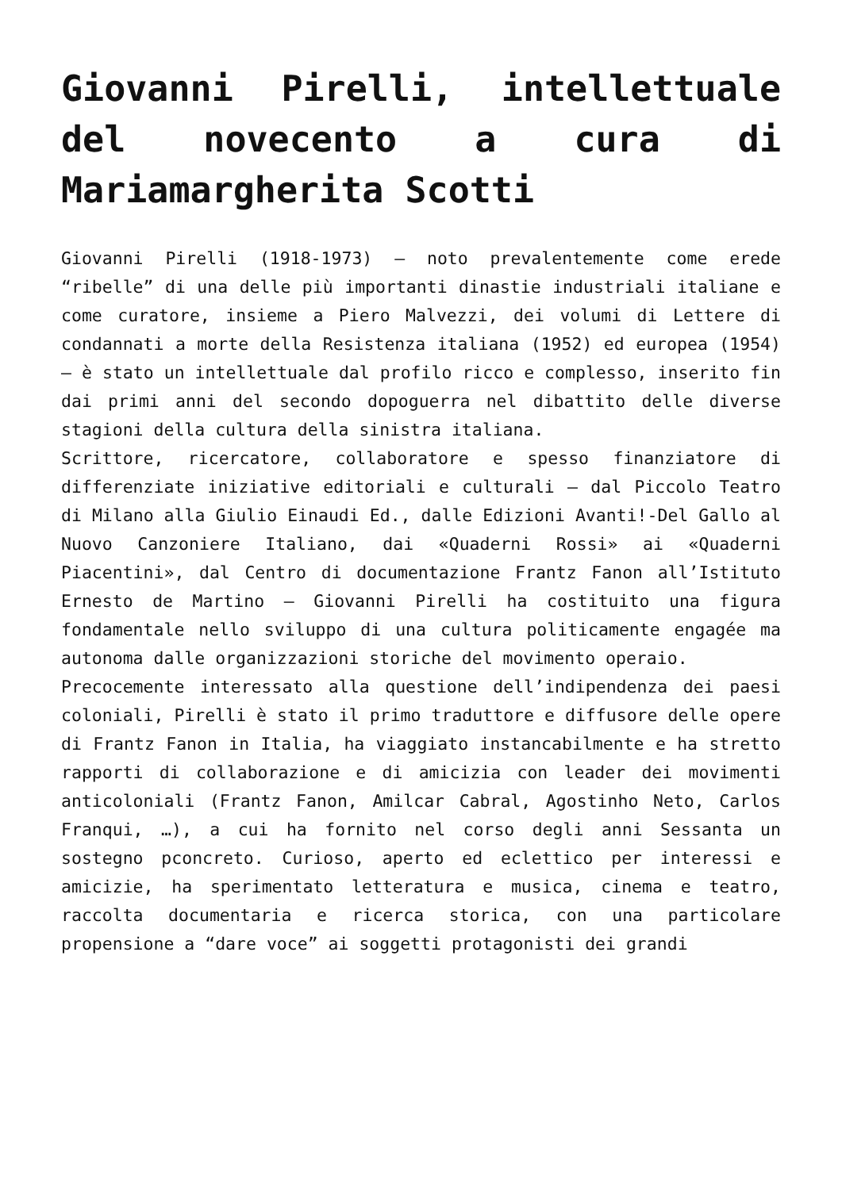Giovanni Pirelli, intellettuale del novecento a cura di Mariamargherita Scotti
Giovanni Pirelli (1918-1973) – noto prevalentemente come erede “ribelle” di una delle più importanti dinastie industriali italiane e come curatore, insieme a Piero Malvezzi, dei volumi di Lettere di condannati a morte della Resistenza italiana (1952) ed europea (1954) – è stato un intellettuale dal profilo ricco e complesso, inserito fin dai primi anni del secondo dopoguerra nel dibattito delle diverse stagioni della cultura della sinistra italiana.
Scrittore, ricercatore, collaboratore e spesso finanziatore di differenziate iniziative editoriali e culturali – dal Piccolo Teatro di Milano alla Giulio Einaudi Ed., dalle Edizioni Avanti!-Del Gallo al Nuovo Canzoniere Italiano, dai «Quaderni Rossi» ai «Quaderni Piacentini», dal Centro di documentazione Frantz Fanon all’Istituto Ernesto de Martino – Giovanni Pirelli ha costituito una figura fondamentale nello sviluppo di una cultura politicamente engagée ma autonoma dalle organizzazioni storiche del movimento operaio.
Precocemente interessato alla questione dell’indipendenza dei paesi coloniali, Pirelli è stato il primo traduttore e diffusore delle opere di Frantz Fanon in Italia, ha viaggiato instancabilmente e ha stretto rapporti di collaborazione e di amicizia con leader dei movimenti anticoloniali (Frantz Fanon, Amilcar Cabral, Agostinho Neto, Carlos Franqui, …), a cui ha fornito nel corso degli anni Sessanta un sostegno pconcreto. Curioso, aperto ed eclettico per interessi e amicizie, ha sperimentato letteratura e musica, cinema e teatro, raccolta documentaria e ricerca storica, con una particolare propensione a “dare voce” ai soggetti protagonisti dei grandi